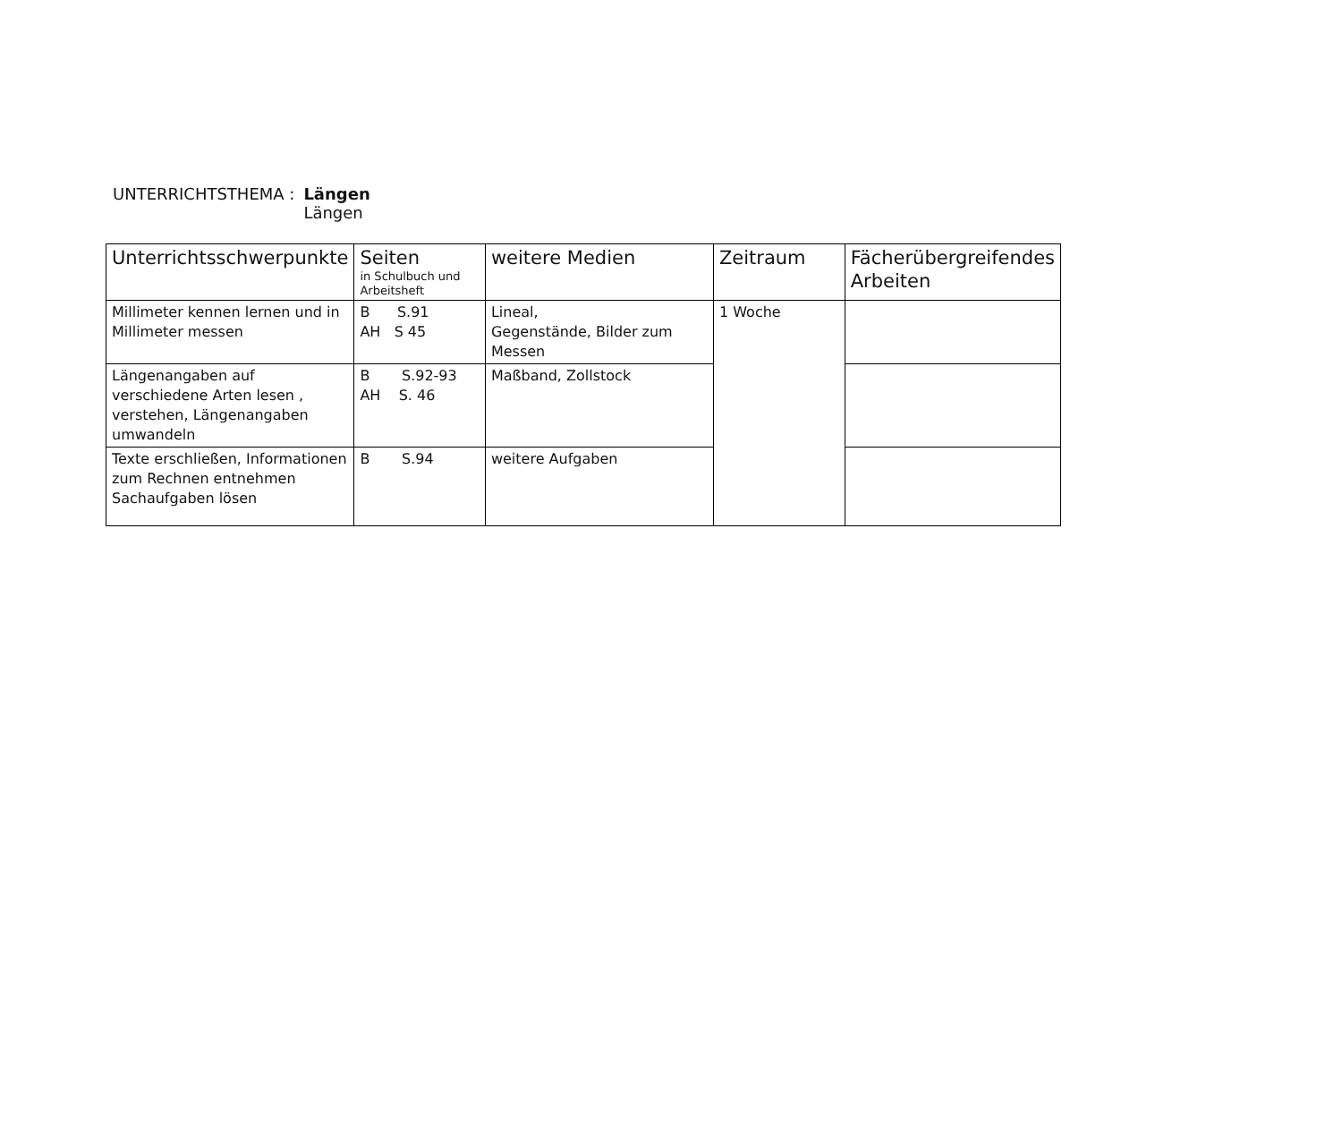UNTERRICHTSTHEMA : Längen
Längen
| Unterrichtsschwerpunkte | Seiten in Schulbuch und Arbeitsheft | weitere Medien | Zeitraum | Fächerübergreifendes Arbeiten |
| --- | --- | --- | --- | --- |
| Millimeter kennen lernen und in Millimeter messen | B S.91 AH S 45 | Lineal, Gegenstände, Bilder zum Messen | 1 Woche | |
| Längenangaben auf verschiedene Arten lesen , verstehen, Längenangaben umwandeln | B S.92-93 AH S. 46 | Maßband, Zollstock | | |
| Texte erschließen, Informationen zum Rechnen entnehmen Sachaufgaben lösen | B S.94 | weitere Aufgaben | | |